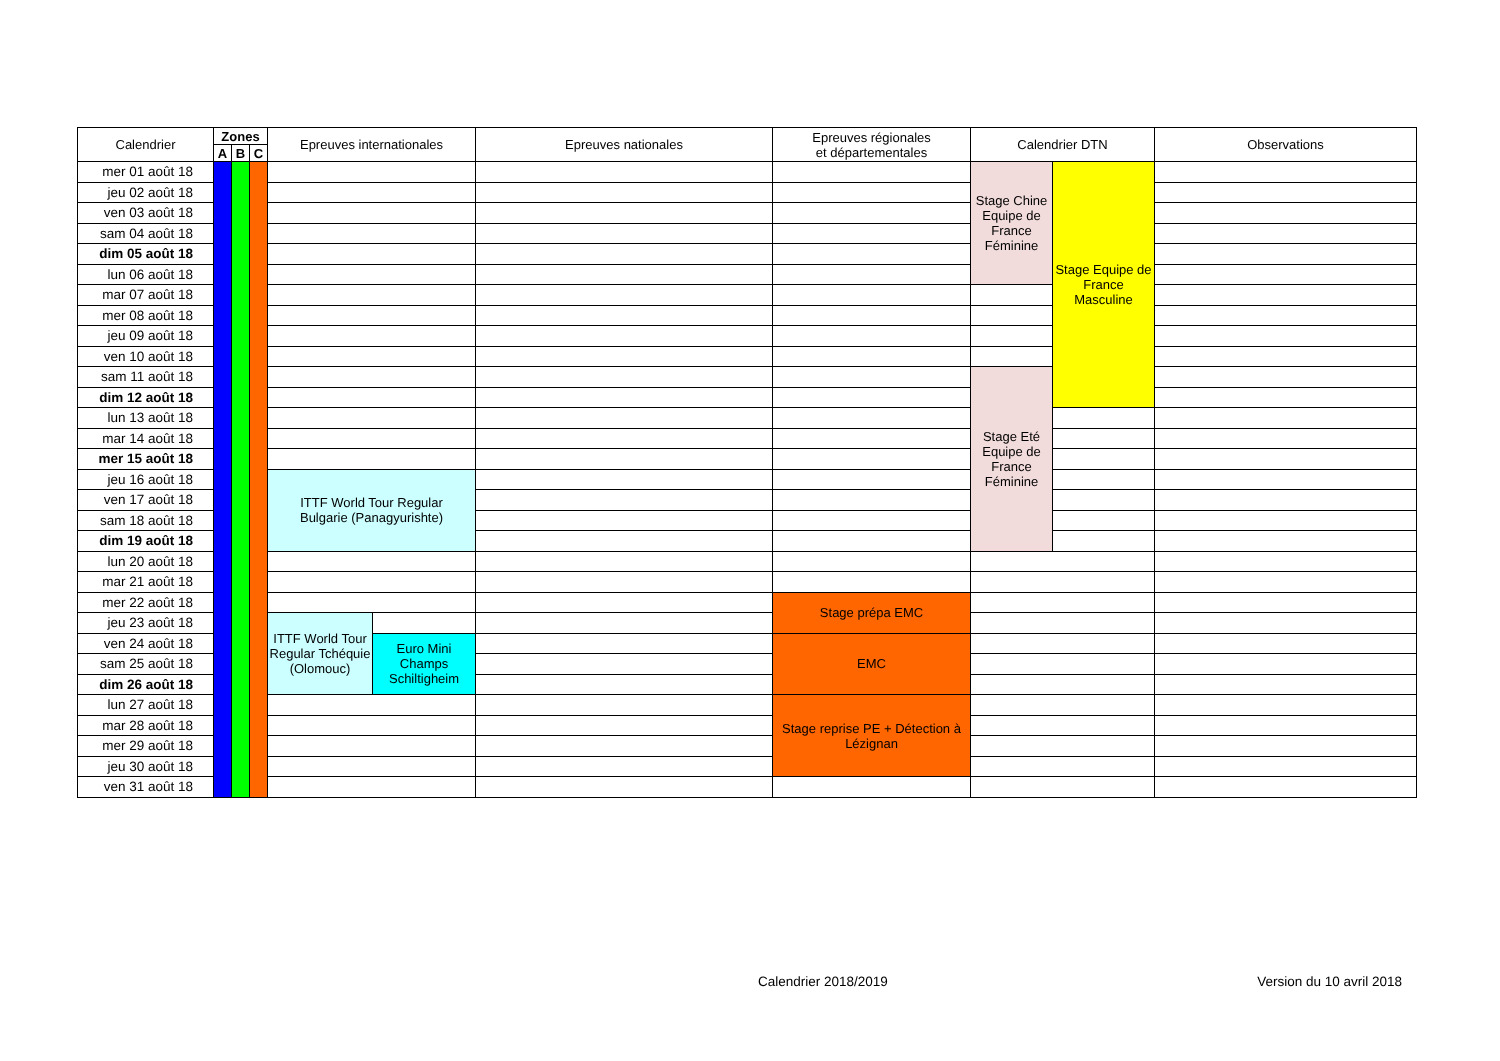| Calendrier | Zones | | | Epreuves internationales | | Epreuves nationales | Epreuves régionales et départementales | Calendrier DTN | | Observations |
| --- | --- | --- | --- | --- | --- | --- | --- | --- | --- | --- |
| | A | B | C | | | | | | | |
| mer 01 août 18 | | | | | | | | Stage Chine Equipe de France Féminine | Stage Equipe de France Masculine | |
| jeu 02 août 18 | | | | | | | | | | |
| ven 03 août 18 | | | | | | | | | | |
| sam 04 août 18 | | | | | | | | | | |
| dim 05 août 18 | | | | | | | | | | |
| lun 06 août 18 | | | | | | | | | | |
| mar 07 août 18 | | | | | | | | | | |
| mer 08 août 18 | | | | | | | | | | |
| jeu 09 août 18 | | | | | | | | | | |
| ven 10 août 18 | | | | | | | | | | |
| sam 11 août 18 | | | | | | | | Stage Eté Equipe de France Féminine | | |
| dim 12 août 18 | | | | | | | | | | |
| lun 13 août 18 | | | | | | | | | | |
| mar 14 août 18 | | | | | | | | | | |
| mer 15 août 18 | | | | | | | | | | |
| jeu 16 août 18 | | | | ITTF World Tour Regular Bulgarie (Panagyurishte) | | | | | | |
| ven 17 août 18 | | | | | | | | | | |
| sam 18 août 18 | | | | | | | | | | |
| dim 19 août 18 | | | | | | | | | | |
| lun 20 août 18 | | | | | | | | | | |
| mar 21 août 18 | | | | | | | | | | |
| mer 22 août 18 | | | | | | | Stage prépa EMC | | | |
| jeu 23 août 18 | | | | ITTF World Tour Regular Tchéquie (Olomouc) | | | | | | |
| ven 24 août 18 | | | | | Euro Mini Champs Schiltigheim | | EMC | | | |
| sam 25 août 18 | | | | | | | | | | |
| dim 26 août 18 | | | | | | | | | | |
| lun 27 août 18 | | | | | | | Stage reprise PE + Détection à Lézignan | | | |
| mar 28 août 18 | | | | | | | | | | |
| mer 29 août 18 | | | | | | | | | | |
| jeu 30 août 18 | | | | | | | | | | |
| ven 31 août 18 | | | | | | | | | | |
Calendrier 2018/2019 Version du 10 avril 2018